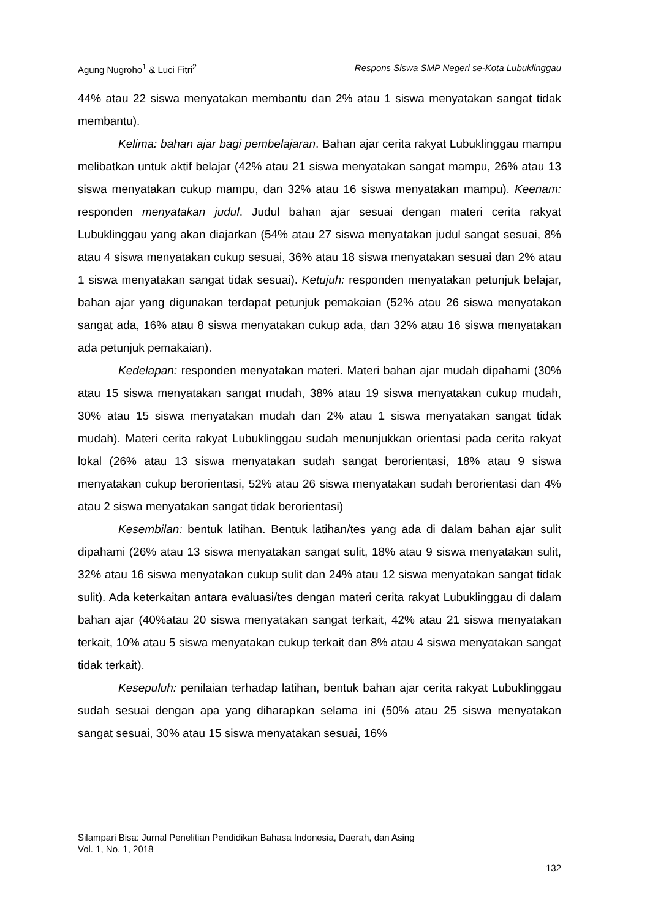Agung Nugroho<sup>1</sup> & Luci Fitri<sup>2</sup> Respons Siswa SMP Negeri se-Kota Lubuklinggau
44% atau 22 siswa menyatakan membantu dan 2% atau 1 siswa menyatakan sangat tidak membantu).
Kelima: bahan ajar bagi pembelajaran. Bahan ajar cerita rakyat Lubuklinggau mampu melibatkan untuk aktif belajar (42% atau 21 siswa menyatakan sangat mampu, 26% atau 13 siswa menyatakan cukup mampu, dan 32% atau 16 siswa menyatakan mampu). Keenam: responden menyatakan judul. Judul bahan ajar sesuai dengan materi cerita rakyat Lubuklinggau yang akan diajarkan (54% atau 27 siswa menyatakan judul sangat sesuai, 8% atau 4 siswa menyatakan cukup sesuai, 36% atau 18 siswa menyatakan sesuai dan 2% atau 1 siswa menyatakan sangat tidak sesuai). Ketujuh: responden menyatakan petunjuk belajar, bahan ajar yang digunakan terdapat petunjuk pemakaian (52% atau 26 siswa menyatakan sangat ada, 16% atau 8 siswa menyatakan cukup ada, dan 32% atau 16 siswa menyatakan ada petunjuk pemakaian).
Kedelapan: responden menyatakan materi. Materi bahan ajar mudah dipahami (30% atau 15 siswa menyatakan sangat mudah, 38% atau 19 siswa menyatakan cukup mudah, 30% atau 15 siswa menyatakan mudah dan 2% atau 1 siswa menyatakan sangat tidak mudah). Materi cerita rakyat Lubuklinggau sudah menunjukkan orientasi pada cerita rakyat lokal (26% atau 13 siswa menyatakan sudah sangat berorientasi, 18% atau 9 siswa menyatakan cukup berorientasi, 52% atau 26 siswa menyatakan sudah berorientasi dan 4% atau 2 siswa menyatakan sangat tidak berorientasi)
Kesembilan: bentuk latihan. Bentuk latihan/tes yang ada di dalam bahan ajar sulit dipahami (26% atau 13 siswa menyatakan sangat sulit, 18% atau 9 siswa menyatakan sulit, 32% atau 16 siswa menyatakan cukup sulit dan 24% atau 12 siswa menyatakan sangat tidak sulit). Ada keterkaitan antara evaluasi/tes dengan materi cerita rakyat Lubuklinggau di dalam bahan ajar (40%atau 20 siswa menyatakan sangat terkait, 42% atau 21 siswa menyatakan terkait, 10% atau 5 siswa menyatakan cukup terkait dan 8% atau 4 siswa menyatakan sangat tidak terkait).
Kesepuluh: penilaian terhadap latihan, bentuk bahan ajar cerita rakyat Lubuklinggau sudah sesuai dengan apa yang diharapkan selama ini (50% atau 25 siswa menyatakan sangat sesuai, 30% atau 15 siswa menyatakan sesuai, 16%
Silampari Bisa: Jurnal Penelitian Pendidikan Bahasa Indonesia, Daerah, dan Asing
Vol. 1, No. 1, 2018
132